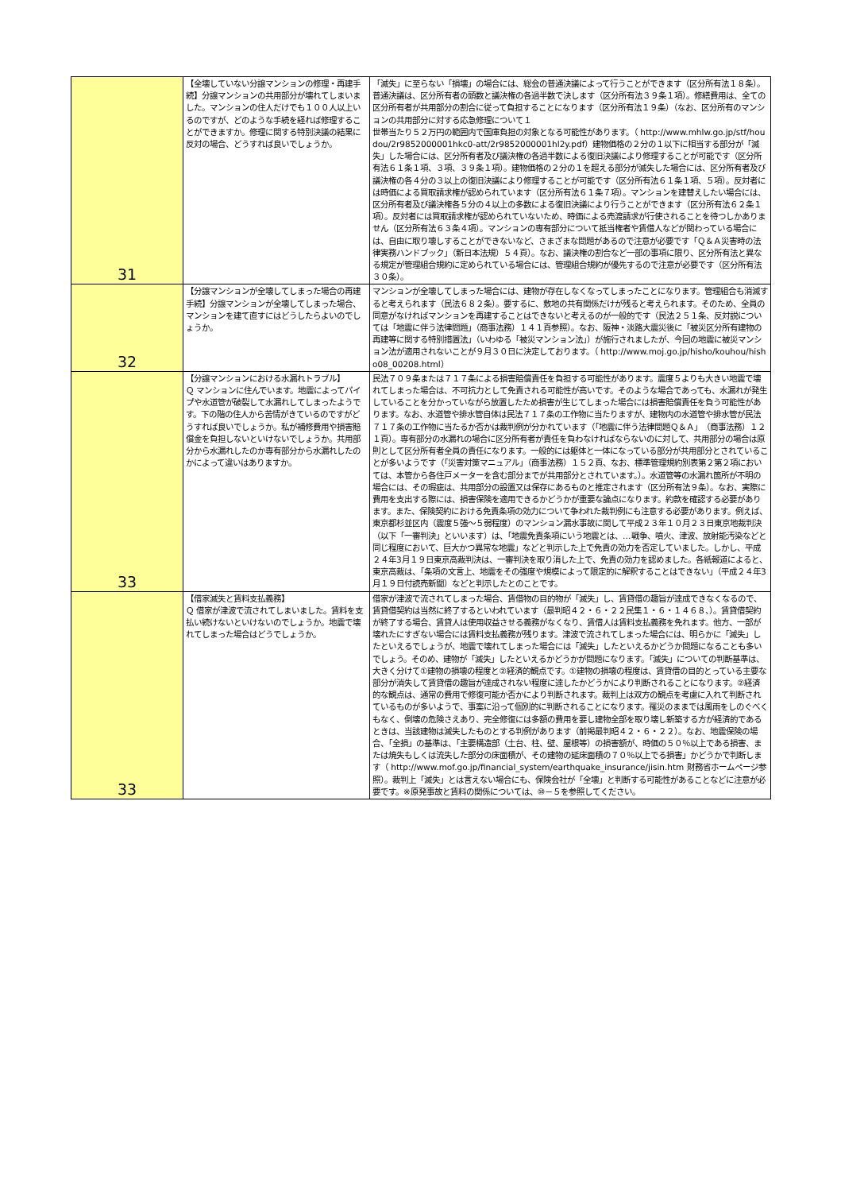| 31 | 【全壊していない分譲マンションの修理・再建手続】分譲マンションの共用部分が壊れてしまいました。マンションの住人だけでも１００人以上いるのですが、どのような手続を経れば修理することができますか。修理に関する特別決議の結果に反対の場合、どうすれば良いでしょうか。 | 「滅失」に至らない「損壊」の場合には、総会の普通決議によって行うことができます（区分所有法１８条）。普通決議は、区分所有者の頭数と議決権の各過半数で決します（区分所有法３９条１項）。修繕費用は、全ての区分所有者が共用部分の割合に従って負担することになります（区分所有法１９条）（なお、区分所有のマンションの共用部分に対する応急修理について１ 世帯当たり５２万円の範囲内で国庫負担の対象となる可能性があります。（ http://www.mhlw.go.jp/stf/houdou/2r9852000001hkc0-att/2r9852000001hl2y.pdf）建物価格の２分の１以下に相当する部分が「滅失」した場合には、区分所有者及び議決権の各過半数による復旧決議により修理することが可能です（区分所有法６１条１項、３項、３９条１項）。建物価格の２分の１を超える部分が滅失した場合には、区分所有者及び議決権の各４分の３以上の復旧決議により修理することが可能です（区分所有法６１条１項、５項）。反対者には時価による買取請求権が認められています（区分所有法６１条７項）。マンションを建替えしたい場合には、区分所有者及び議決権各５分の４以上の多数による復旧決議により行うことができます（区分所有法６２条１項）。反対者には買取請求権が認められていないため、時価による売渡請求が行使されることを待つしかありません（区分所有法６３条４項）。マンションの専有部分について抵当権者や賃借人などが関わっている場合には、自由に取り壊しすることができないなど、さまざまな問題があるので注意が必要です「Ｑ＆Ａ災害時の法律実務ハンドブック」（新日本法規）５４頁）。なお、議決権の割合など一部の事項に限り、区分所有法と異なる規定が管理組合規約に定められている場合には、管理組合規約が優先するので注意が必要です（区分所有法３０条）。 |
| 32 | 【分譲マンションが全壊してしまった場合の再建手続】分譲マンションが全壊してしまった場合、マンションを建て直すにはどうしたらよいのでしょうか。 | マンションが全壊してしまった場合には、建物が存在しなくなってしまったことになります。管理組合も消滅すると考えられます（民法６８２条）。要するに、敷地の共有関係だけが残ると考えられます。そのため、全員の同意がなければマンションを再建することはできないと考えるのが一般的です（民法２５１条、反対説については「地震に伴う法律問題」（商事法務）１４１頁参照）。なお、阪神・淡路大震災後に「被災区分所有建物の再建等に関する特別措置法」（いわゆる「被災マンション法」）が施行されましたが、今回の地震に被災マンション法が適用されないことが９月３０日に決定しております。（ http://www.moj.go.jp/hisho/kouhou/hisho08_00208.html） |
| 33 | 【分譲マンションにおける水漏れトラブル】 Ｑ マンションに住んでいます。地震によってパイプや水道管が破裂して水漏れしてしまったようです。下の階の住人から苦情がきているのですがどうすれば良いでしょうか。私が補修費用や損害賠償金を負担しないといけないでしょうか。共用部分から水漏れしたのか専有部分から水漏れしたのかによって違いはありますか。 | 民法７０９条または７１７条による損害賠償責任を負担する可能性があります。震度５よりも大きい地震で壊れてしまった場合は、不可抗力として免責される可能性が高いです。そのような場合であっても、水漏れが発生していることを分かっていながら放置したため損害が生じてしまった場合には損害賠償責任を負う可能性があります。なお、水道管や排水管自体は民法７１７条の工作物に当たりますが、建物内の水道管や排水管が民法７１７条の工作物に当たるか否かは裁判例が分かれています（「地震に伴う法律問題Ｑ＆Ａ」（商事法務）１２１頁）。専有部分の水漏れの場合に区分所有者が責任を負わなければならないのに対して、共用部分の場合は原則として区分所有者全員の責任になります。一般的には躯体と一体になっている部分が共用部分とされていることが多いようです（「災害対策マニュアル」（商事法務）１５２頁、なお、標準管理規約別表第２第２項においては、本管から各住戸メーターを含む部分までが共用部分とされています。）。水道管等の水漏れ箇所が不明の場合には、その瑕疵は、共用部分の設置又は保存にあるものと推定されます（区分所有法９条）。なお、実際に費用を支出する際には、損害保険を適用できるかどうかが重要な論点になります。約款を確認する必要があります。また、保険契約における免責条項の効力について争われた裁判例にも注意する必要があります。例えば、東京都杉並区内（震度５強～５弱程度）のマンション漏水事故に関して平成２３年１０月２３日東京地裁判決（以下「一審判決」といいます）は、「地震免責条項にいう地震とは、…戦争、噴火、津波、放射能汚染などと同じ程度において、巨大かつ異常な地震」などと判示した上で免責の効力を否定していました。しかし、平成２４年3月１９日東京高裁判決は、一審判決を取り消した上で、免責の効力を認めました。各紙報道によると、東京高裁は、「条項の文言上、地震をその強度や規模によって限定的に解釈することはできない」（平成２４年3月１９日付読売新聞）などと判示したとのことです。 |
| 33 | 【借家滅失と賃料支払義務】 Ｑ 借家が津波で流されてしまいました。賃料を支払い続けないといけないのでしょうか。地震で壊れてしまった場合はどうでしょうか。 | 借家が津波で流されてしまった場合、賃借物の目的物が「滅失」し、賃貸借の趣旨が達成できなくなるので、賃貸借契約は当然に終了するといわれています（最判昭４２・６・２２民集１・６・１４６８、）。賃貸借契約が終了する場合、賃貸人は使用収益させる義務がなくなり、賃借人は賃料支払義務を免れます。他方、一部が壊れたにすぎない場合には賃料支払義務が残ります。津波で流されてしまった場合には、明らかに「滅失」したといえるでしょうが、地震で壊れてしまった場合には「滅失」したといえるかどうか問題になることも多いでしょう。そのめ、建物が「滅失」したといえるかどうかが問題になります。「滅失」についての判断基準は、大きく分けて①建物の損壊の程度と②経済的観点です。①建物の損壊の程度は、賃貸借の目的とっている主要な部分が消失して賃貸借の趣旨が達成されない程度に達したかどうかにより判断されることになります。②経済的な観点は、通常の費用で修復可能か否かにより判断されます。裁判上は双方の観点を考慮に入れて判断されているものが多いようで、事案に沿って個別的に判断されることになります。罹災のままでは風雨をしのぐべくもなく、倒壊の危険さえあり、完全修復には多額の費用を要し建物全部を取り壊し新築する方が経済的であるときは、当該建物は滅失したものとする判例があります（前掲最判昭４２・６・２２）。なお、地震保険の場合、「全損」の基準は、「主要構造部（土台、柱、壁、屋根等）の損害額が、時価の５０％以上である損害、または焼失もしくは流失した部分の床面積が、その建物の延床面積の７０％以上でる損害」かどうかで判断します（ http://www.mof.go.jp/financial_system/earthquake_insurance/jisin.htm 財務省ホームページ参照）。裁判上「滅失」とは言えない場合にも、保険会社が「全壊」と判断する可能性があることなどに注意が必要です。※原発事故と賃料の関係については、⑩－５を参照してください。 |